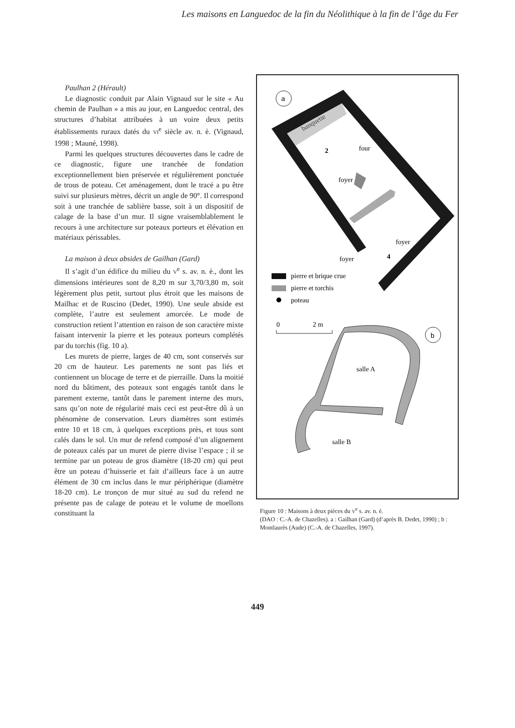Les maisons en Languedoc de la fin du Néolithique à la fin de l’âge du Fer
Paulhan 2 (Hérault)
Le diagnostic conduit par Alain Vignaud sur le site « Au chemin de Paulhan » a mis au jour, en Languedoc central, des structures d’habitat attribuées à un voire deux petits établissements ruraux datés du VI<sup>e</sup> siècle av. n. è. (Vignaud, 1998 ; Mauné, 1998).
Parmi les quelques structures découvertes dans le cadre de ce diagnostic, figure une tranchée de fondation exceptionnellement bien préservée et régulièrement ponctuée de trous de poteau. Cet aménagement, dont le tracé a pu être suivi sur plusieurs mètres, décrit un angle de 90°. Il correspond soit à une tranchée de sablière basse, soit à un dispositif de calage de la base d’un mur. Il signe vraisemblablement le recours à une architecture sur poteaux porteurs et élévation en matériaux périssables.
La maison à deux absides de Gailhan (Gard)
Il s’agit d’un édifice du milieu du V<sup>e</sup> s. av. n. è., dont les dimensions intérieures sont de 8,20 m sur 3,70/3,80 m, soit légèrement plus petit, surtout plus étroit que les maisons de Mailhac et de Ruscino (Dedet, 1990). Une seule abside est complète, l’autre est seulement amorcée. Le mode de construction retient l’attention en raison de son caractère mixte faisant intervenir la pierre et les poteaux porteurs complétés par du torchis (fig. 10 a).
Les murets de pierre, larges de 40 cm, sont conservés sur 20 cm de hauteur. Les parements ne sont pas liés et contiennent un blocage de terre et de pierraille. Dans la moitié nord du bâtiment, des poteaux sont engagés tantôt dans le parement externe, tantôt dans le parement interne des murs, sans qu’on note de régularité mais ceci est peut-être dû à un phénomène de conservation. Leurs diamètres sont estimés entre 10 et 18 cm, à quelques exceptions près, et tous sont calés dans le sol. Un mur de refend composé d’un alignement de poteaux calés par un muret de pierre divise l’espace ; il se termine par un poteau de gros diamètre (18-20 cm) qui peut être un poteau d’huisserie et fait d’ailleurs face à un autre élément de 30 cm inclus dans le mur périphérique (diamètre 18-20 cm). Le tronçon de mur situé au sud du refend ne présente pas de calage de poteau et le volume de moellons constituant la
a
banquette
2
four
foyer
foyer
4
foyer
pierre et brique crue
pierre et torchis
poteau
0
2 m
b
salle A
salle B
Figure 10 : Maisons à deux pièces du V<sup>e</sup> s. av. n. è.
(DAO : C.-A. de Chazelles). a : Gailhan (Gard) (d’après B. Dedet, 1990) ; b : Montlaurès (Aude) (C.-A. de Chazelles, 1997).
449